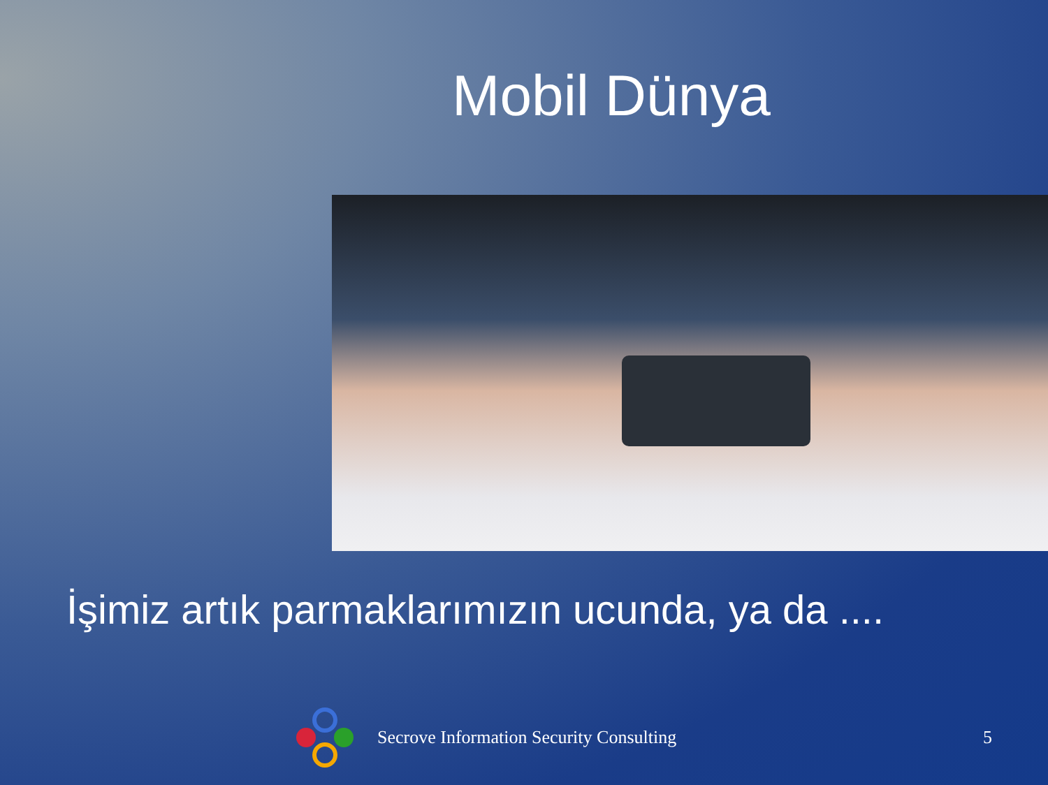Mobil Dünya
İşimiz artık parmaklarımızın ucunda, ya da ....
Secrove Information Security Consulting 5